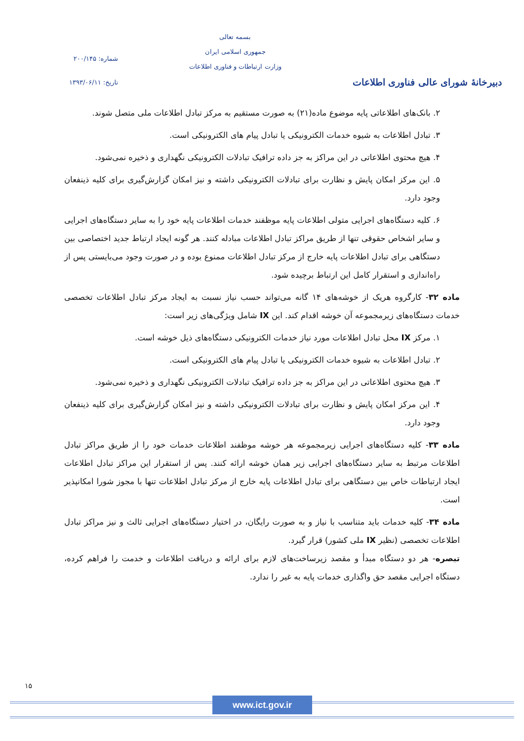دبیرخانهٔ شورای عالی فناوری اطلاعات
بسمه تعالی
جمهوری اسلامی ایران
وزارت ارتباطات و فناوری اطلاعات
شماره: ۲۰۰/۱۴۵
تاریخ: ۱۳۹۳/۰۶/۱۱
۲. بانک‌های اطلاعاتی پایه موضوع ماده(۲۱) به صورت مستقیم به مرکز تبادل اطلاعات ملی متصل شوند.
۳. تبادل اطلاعات به شیوه خدمات الکترونیکی یا تبادل پیام های الکترونیکی است.
۴. هیچ محتوی اطلاعاتی در این مراکز به جز داده ترافیک تبادلات الکترونیکی نگهداری و ذخیره نمی‌شود.
۵. این مرکز امکان پایش و نظارت برای تبادلات الکترونیکی داشته و نیز امکان گزارش‌گیری برای کلیه ذینفعان وجود دارد.
۶. کلیه دستگاه‌های اجرایی متولی اطلاعات پایه موظفند خدمات اطلاعات پایه خود را به سایر دستگاه‌های اجرایی و سایر اشخاص حقوقی تنها از طریق مراکز تبادل اطلاعات مبادله کنند. هر گونه ایجاد ارتباط جدید اختصاصی بین دستگاهی برای تبادل اطلاعات پایه خارج از مرکز تبادل اطلاعات ممنوع بوده و در صورت وجود می‌بایستی پس از راه‌اندازی و استقرار کامل این ارتباط برچیده شود.
ماده ۳۲- کارگروه هریک از خوشه‌های ۱۴ گانه می‌تواند حسب نیاز نسبت به ایجاد مرکز تبادل اطلاعات تخصصی خدمات دستگاه‌های زیرمجموعه آن خوشه اقدام کند. این IX شامل ویژگی‌های زیر است:
۱. مرکز IX محل تبادل اطلاعات مورد نیاز خدمات الکترونیکی دستگاه‌های ذیل خوشه است.
۲. تبادل اطلاعات به شیوه خدمات الکترونیکی یا تبادل پیام های الکترونیکی است.
۳. هیچ محتوی اطلاعاتی در این مراکز به جز داده ترافیک تبادلات الکترونیکی نگهداری و ذخیره نمی‌شود.
۴. این مرکز امکان پایش و نظارت برای تبادلات الکترونیکی داشته و نیز امکان گزارش‌گیری برای کلیه ذینفعان وجود دارد.
ماده ۳۳- کلیه دستگاه‌های اجرایی زیرمجموعه هر خوشه موظفند اطلاعات خدمات خود را از طریق مراکز تبادل اطلاعات مرتبط به سایر دستگاه‌های اجرایی زیر همان خوشه ارائه کنند. پس از استقرار این مراکز تبادل اطلاعات ایجاد ارتباطات خاص بین دستگاهی برای تبادل اطلاعات پایه خارج از مرکز تبادل اطلاعات تنها با مجوز شورا امکانپذیر است.
ماده ۳۴- کلیه خدمات باید متناسب با نیاز و به صورت رایگان، در اختیار دستگاه‌های اجرایی ثالث و نیز مراکز تبادل اطلاعات تخصصی (نظیر IX ملی کشور) قرار گیرد.
تبصره- هر دو دستگاه مبدأ و مقصد زیرساخت‌های لازم برای ارائه و دریافت اطلاعات و خدمت را فراهم کرده، دستگاه اجرایی مقصد حق واگذاری خدمات پایه به غیر را ندارد.
۱۵
www.ict.gov.ir